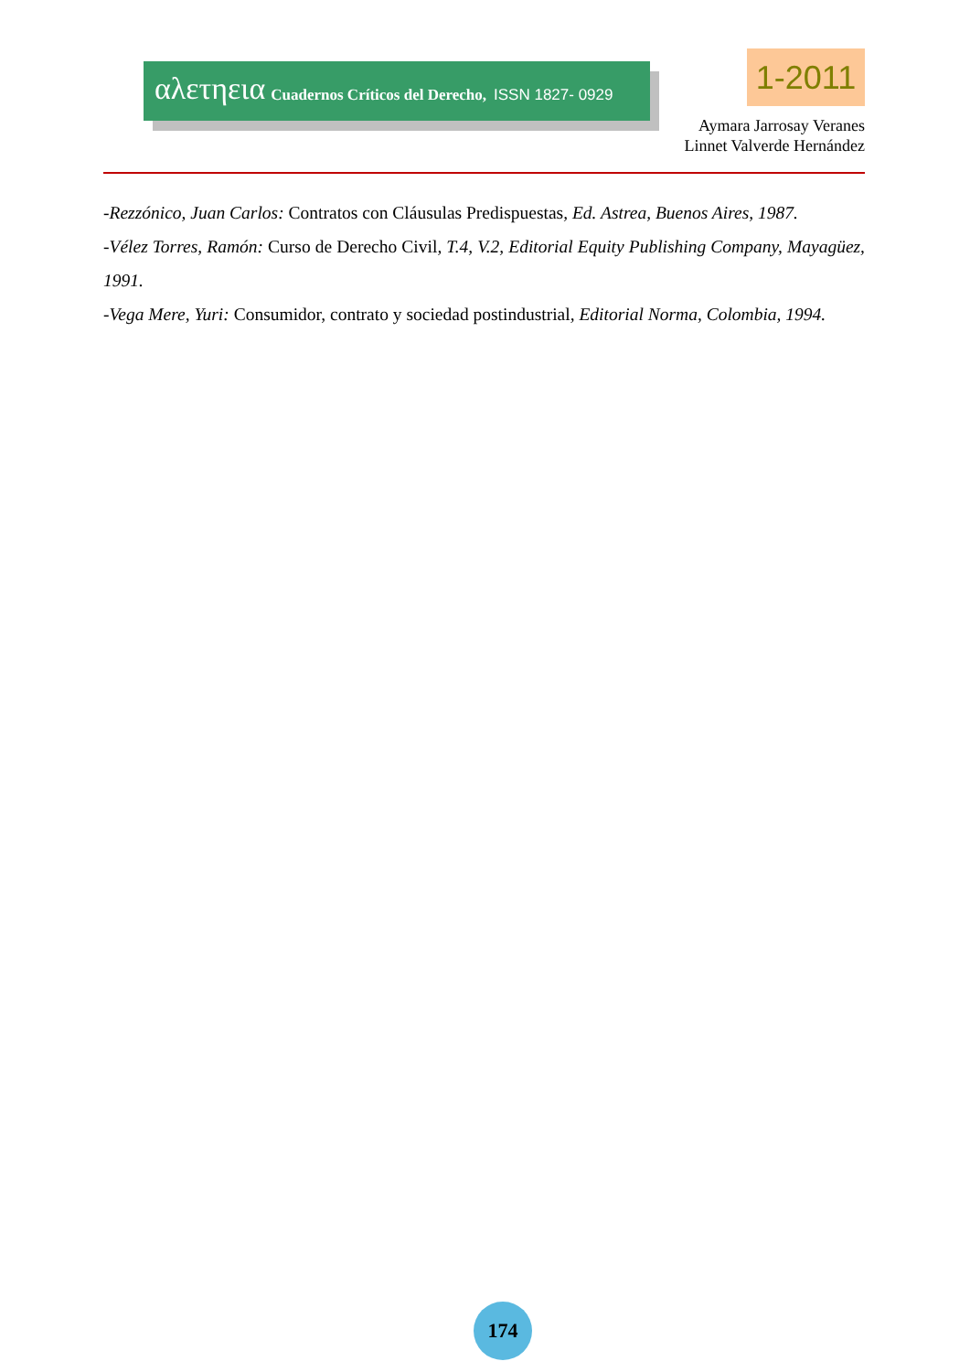αλετηεια Cuadernos Críticos del Derecho, ISSN 1827- 0929
1-2011
Aymara Jarrosay Veranes
Linnet Valverde Hernández
-Rezzónico, Juan Carlos: Contratos con Cláusulas Predispuestas, Ed. Astrea, Buenos Aires, 1987.
-Vélez Torres, Ramón: Curso de Derecho Civil, T.4, V.2, Editorial Equity Publishing Company, Mayagüez, 1991.
-Vega Mere, Yuri: Consumidor, contrato y sociedad postindustrial, Editorial Norma, Colombia, 1994.
174